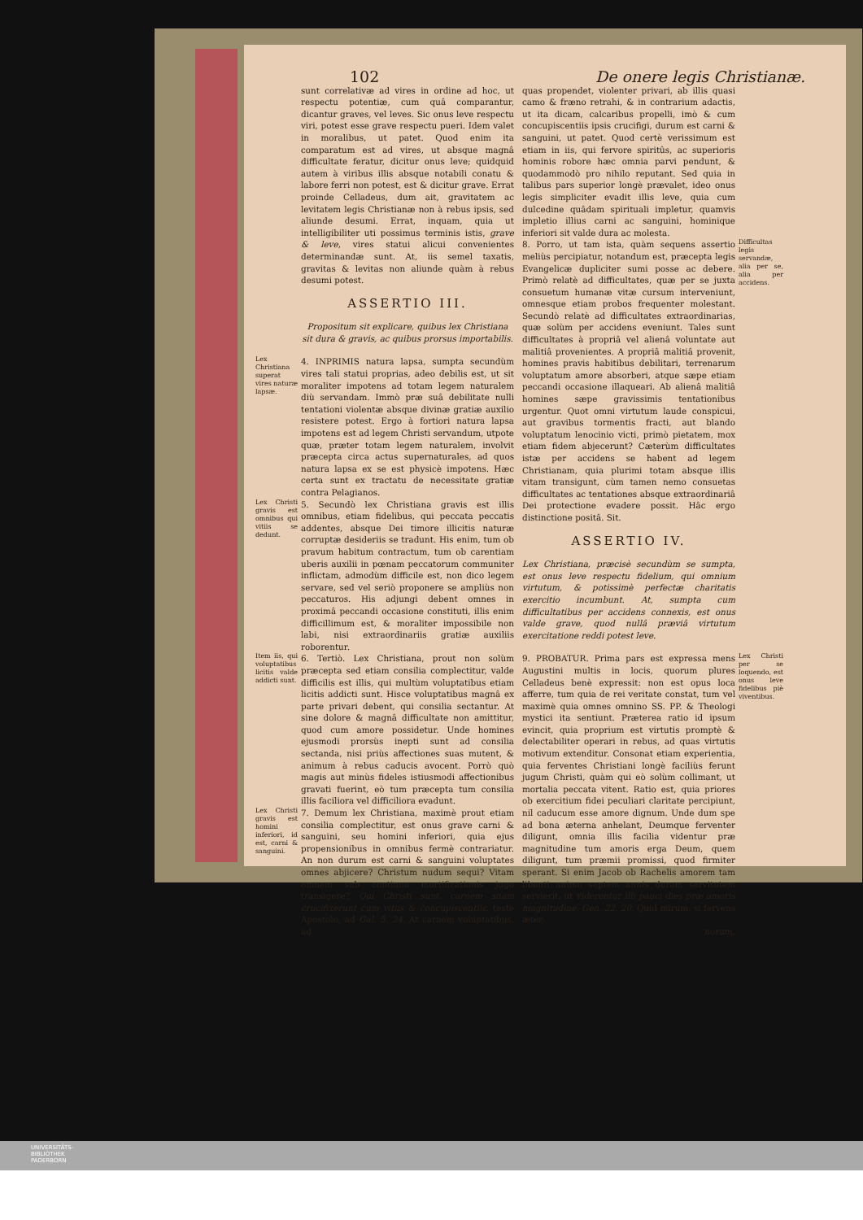102 De onere legis Christianæ.
sunt correlativæ ad vires in ordine ad hoc, ut respectu potentiæ, cum quâ comparantur, dicantur graves, vel leves. Sic onus leve respectu viri, potest esse grave respectu pueri. Idem valet in moralibus, ut patet. Quod enim ita comparatum est ad vires, ut absque magnâ difficultate feratur, dicitur onus leve; quidquid autem à viribus illis absque notabili conatu & labore ferri non potest, est & dicitur grave. Errat proinde Celladeus, dum ait, gravitatem ac levitatem legis Christianæ non à rebus ipsis, sed aliunde desumi. Errat, inquam, quia ut intelligibiliter uti possimus terminis istis, grave & leve, vires statui alicui convenientes determinandæ sunt. At, iis semel taxatis, gravitas & levitas non aliunde quàm à rebus desumi potest.
ASSERTIO III.
Propositum sit explicare, quibus lex Christiana sit dura & gravis, ac quibus prorsus importabilis.
Lex Christiana superat vires naturæ lapsæ.
4. INPRIMIS natura lapsa, sumpta secundùm vires tali statui proprias, adeo debilis est, ut sit moraliter impotens ad totam legem naturalem diù servandam. Immò præ suâ debilitate nulli tentationi violentæ absque divinæ gratiæ auxilio resistere potest. Ergo à fortiori natura lapsa impotens est ad legem Christi servandum, utpote quæ, præter totam legem naturalem, involvit præcepta circa actus supernaturales, ad quos natura lapsa ex se est physicè impotens. Hæc certa sunt ex tractatu de necessitate gratiæ contra Pelagianos.
Lex Christi gravis est omnibus qui vitiis se dedunt.
5. Secundò lex Christiana gravis est illis omnibus, etiam fidelibus, qui peccata peccatis addentes, absque Dei timore illicitis naturæ corruptæ desideriis se tradunt. His enim, tum ob pravum habitum contractum, tum ob carentiam uberis auxilii in pœnam peccatorum communiter inflictam, admodùm difficile est, non dico legem servare, sed vel seriò proponere se ampliùs non peccaturos. His adjungi debent omnes in proximâ peccandi occasione constituti, illis enim difficillimum est, & moraliter impossibile non labi, nisi extraordinariis gratiæ auxiliis roborentur.
Item iis, qui voluptatibus licitis valde addicti sunt.
6. Tertiò. Lex Christiana, prout non solùm præcepta sed etiam consilia complectitur, valde difficilis est illis, qui multùm voluptatibus etiam licitis addicti sunt. Hisce voluptatibus magnâ ex parte privari debent, qui consilia sectantur. At sine dolore & magnâ difficultate non amittitur, quod cum amore possidetur. Unde homines ejusmodi prorsùs inepti sunt ad consilia sectanda, nisi priùs affectiones suas mutent, & animum à rebus caducis avocent. Porrò quò magis aut minùs fideles istiusmodi affectionibus gravati fuerint, eò tum præcepta tum consilia illis faciliora vel difficiliora evadunt.
Lex Christi gravis est homini inferiori, id est, carni & sanguini.
7. Demum lex Christiana, maximè prout etiam consilia complectitur, est onus grave carni & sanguini, seu homini inferiori, quia ejus propensionibus in omnibus fermè contrariatur. An non durum est carni & sanguini voluptates omnes abjicere? Christum nudum sequi? Vitam omnem sub continuo mortificationis jugo transigere? Qui Christi sunt, carnem suam crucifixerunt cum vitiis & concupiscentiis. teste Apostolo, ad Gal. 5. 24. At carnem voluptatibus, ad
quas propendet, violenter privari, ab illis quasi camo & fræno retrahi, & in contrarium adactis, ut ita dicam, calcaribus propelli, imò & cum concupiscentiis ipsis crucifigi, durum est carni & sanguini, ut patet. Quod certè verissimum est etiam in iis, qui fervore spiritûs, ac superioris hominis robore hæc omnia parvi pendunt, & quodammodò pro nihilo reputant. Sed quia in talibus pars superior longè prævalet, ideo onus legis simpliciter evadit illis leve, quia cum dulcedine quâdam spirituali impletur, quamvis impletio illius carni ac sanguini, hominique inferiori sit valde dura ac molesta.
8. Porro, ut tam ista, quàm sequens assertio meliùs percipiatur, notandum est, præcepta legis Evangelicæ dupliciter sumi posse ac debere. Primò relatè ad difficultates, quæ per se juxta consuetum humanæ vitæ cursum interveniunt, omnesque etiam probos frequenter molestant. Secundò relatè ad difficultates extraordinarias, quæ solùm per accidens eveniunt. Tales sunt difficultates à propriâ vel alienâ voluntate aut malitiâ provenientes. A propriâ malitiâ provenit, homines pravis habitibus debilitari, terrenarum voluptatum amore absorberi, atque sæpe etiam peccandi occasione illaqueari. Ab alienâ malitiâ homines sæpe gravissimis tentationibus urgentur. Quot omni virtutum laude conspicui, aut gravibus tormentis fracti, aut blando voluptatum lenocinio victi, primò pietatem, mox etiam fidem abjecerunt? Cæterùm difficultates istæ per accidens se habent ad legem Christianam, quia plurimi totam absque illis vitam transigunt, cùm tamen nemo consuetas difficultates ac tentationes absque extraordinariâ Dei protectione evadere possit. Hâc ergo distinctione positâ. Sit.
Difficultas legis servandæ, alia per se, alia per accidens.
ASSERTIO IV.
Lex Christiana, præcisè secundùm se sumpta, est onus leve respectu fidelium, qui omnium virtutum, & potissimè perfectæ charitatis exercitio incumbunt. At, sumpta cum difficultatibus per accidens connexis, est onus valde grave, quod nullâ præviâ virtutum exercitatione reddi potest leve.
9. PROBATUR. Prima pars est expressa mens Augustini multis in locis, quorum plures Celladeus benè expressit: non est opus loca afferre, tum quia de rei veritate constat, tum vel maximè quia omnes omnino SS. PP. & Theologi mystici ita sentiunt. Præterea ratio id ipsum evincit, quia proprium est virtutis promptè & delectabiliter operari in rebus, ad quas virtutis motivum extenditur. Consonat etiam experientia, quia ferventes Christiani longè faciliùs ferunt jugum Christi, quàm qui eò solùm collimant, ut mortalia peccata vitent. Ratio est, quia priores ob exercitium fidei peculiari claritate percipiunt, nil caducum esse amore dignum. Unde dum spe ad bona æterna anhelant, Deumque ferventer diligunt, omnia illis facilia videntur præ magnitudine tum amoris erga Deum, quem diligunt, tum præmii promissi, quod firmiter sperant. Si enim Jacob ob Rachelis amorem tam libenti animo septem annis duram servitutem servierit, ut viderentur illi pauci dies præ amoris magnitudine. Gen. 22. 20. Quid mirum, si fervens æter-
Lex Christi per se loquendo, est onus leve fidelibus piè viventibus.
norum,
UNIVERSITÄTS-
BIBLIOTHEK
PADERBORN